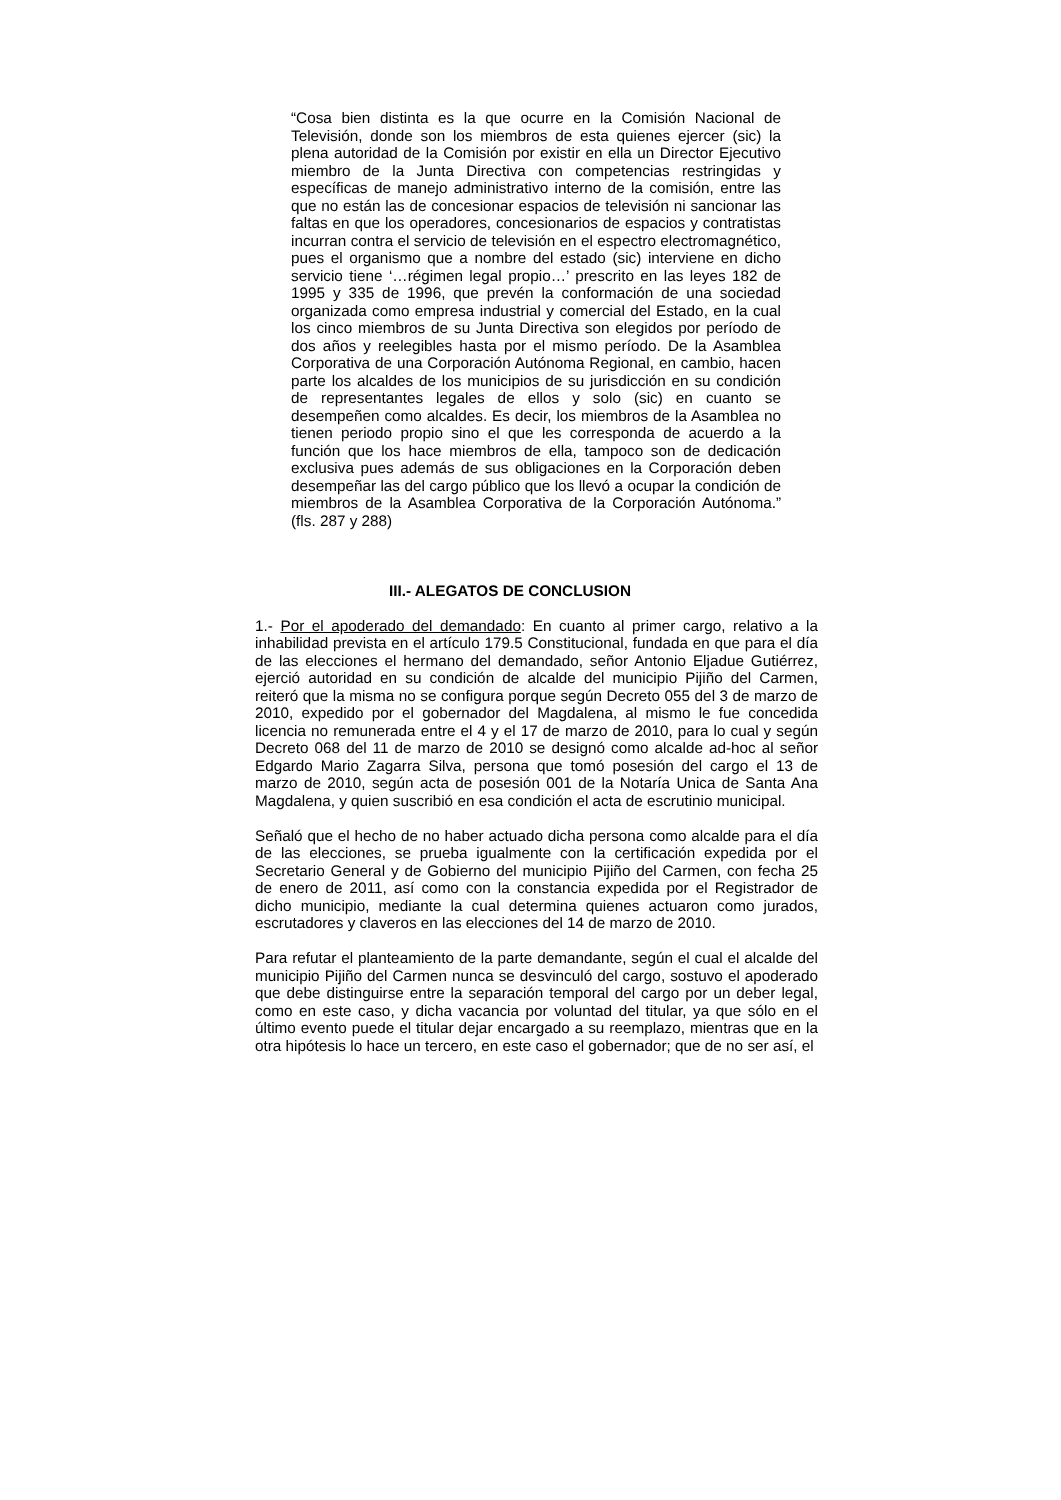“Cosa bien distinta es la que ocurre en la Comisión Nacional de Televisión, donde son los miembros de esta quienes ejercer (sic) la plena autoridad de la Comisión por existir en ella un Director Ejecutivo miembro de la Junta Directiva con competencias restringidas y específicas de manejo administrativo interno de la comisión, entre las que no están las de concesionar espacios de televisión ni sancionar las faltas en que los operadores, concesionarios de espacios y contratistas incurran contra el servicio de televisión en el espectro electromagnético, pues el organismo que a nombre del estado (sic) interviene en dicho servicio tiene ‘…régimen legal propio…’ prescrito en las leyes 182 de 1995 y 335 de 1996, que prevén la conformación de una sociedad organizada como empresa industrial y comercial del Estado, en la cual los cinco miembros de su Junta Directiva son elegidos por período de dos años y reelegibles hasta por el mismo período. De la Asamblea Corporativa de una Corporación Autónoma Regional, en cambio, hacen parte los alcaldes de los municipios de su jurisdicción en su condición de representantes legales de ellos y solo (sic) en cuanto se desempeñen como alcaldes. Es decir, los miembros de la Asamblea no tienen periodo propio sino el que les corresponda de acuerdo a la función que los hace miembros de ella, tampoco son de dedicación exclusiva pues además de sus obligaciones en la Corporación deben desempeñar las del cargo público que los llevó a ocupar la condición de miembros de la Asamblea Corporativa de la Corporación Autónoma.” (fls. 287 y 288)
III.- ALEGATOS DE CONCLUSION
1.- Por el apoderado del demandado: En cuanto al primer cargo, relativo a la inhabilidad prevista en el artículo 179.5 Constitucional, fundada en que para el día de las elecciones el hermano del demandado, señor Antonio Eljadue Gutiérrez, ejerció autoridad en su condición de alcalde del municipio Pijiño del Carmen, reiteró que la misma no se configura porque según Decreto 055 del 3 de marzo de 2010, expedido por el gobernador del Magdalena, al mismo le fue concedida licencia no remunerada entre el 4 y el 17 de marzo de 2010, para lo cual y según Decreto 068 del 11 de marzo de 2010 se designó como alcalde ad-hoc al señor Edgardo Mario Zagarra Silva, persona que tomó posesión del cargo el 13 de marzo de 2010, según acta de posesión 001 de la Notaría Unica de Santa Ana Magdalena, y quien suscribió en esa condición el acta de escrutinio municipal.
Señaló que el hecho de no haber actuado dicha persona como alcalde para el día de las elecciones, se prueba igualmente con la certificación expedida por el Secretario General y de Gobierno del municipio Pijiño del Carmen, con fecha 25 de enero de 2011, así como con la constancia expedida por el Registrador de dicho municipio, mediante la cual determina quienes actuaron como jurados, escrutadores y claveros en las elecciones del 14 de marzo de 2010.
Para refutar el planteamiento de la parte demandante, según el cual el alcalde del municipio Pijiño del Carmen nunca se desvinculó del cargo, sostuvo el apoderado que debe distinguirse entre la separación temporal del cargo por un deber legal, como en este caso, y dicha vacancia por voluntad del titular, ya que sólo en el último evento puede el titular dejar encargado a su reemplazo, mientras que en la otra hipótesis lo hace un tercero, en este caso el gobernador; que de no ser así, el